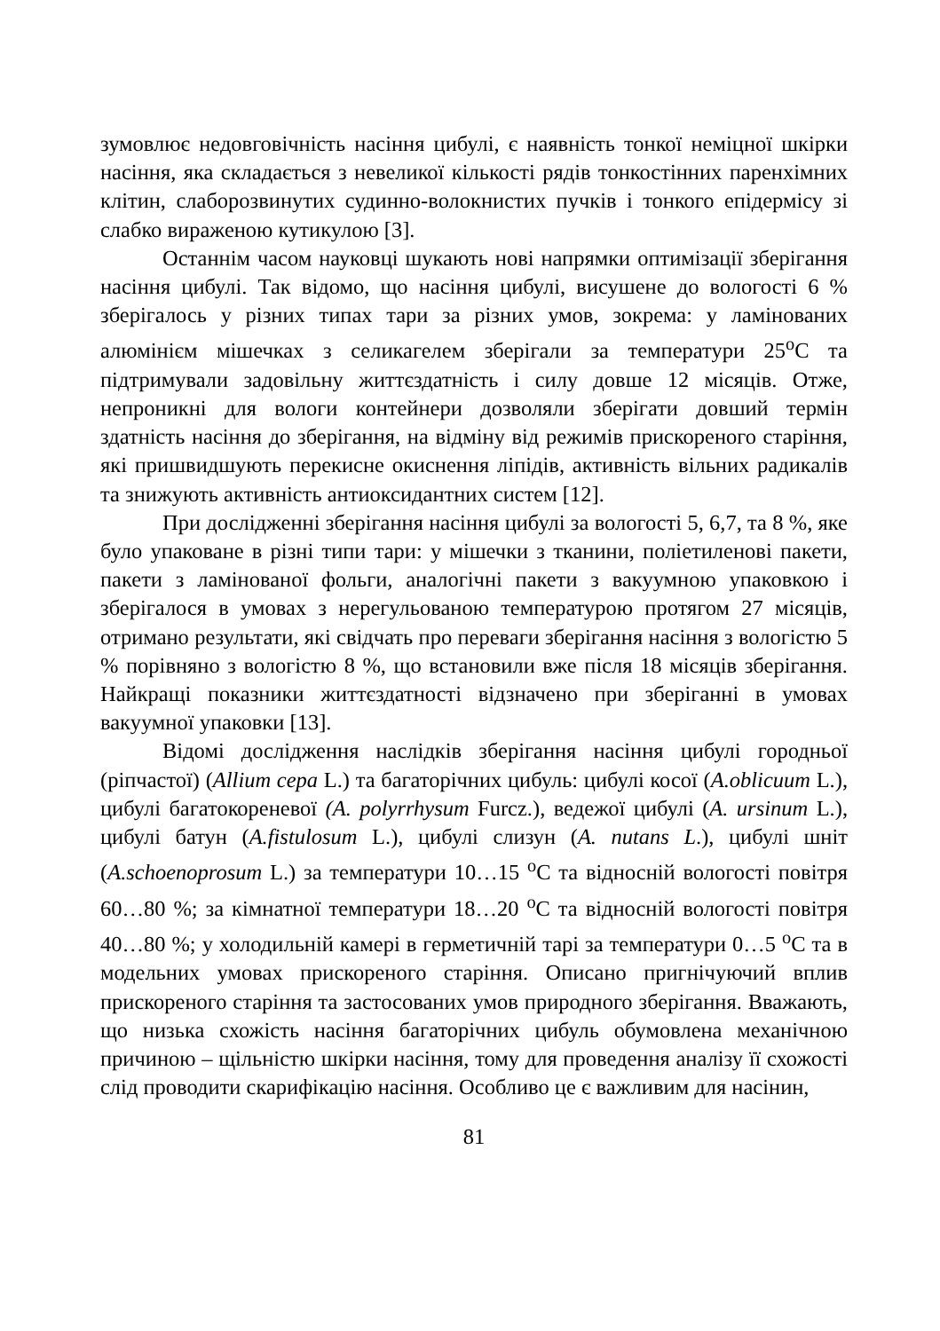зумовлює недовговічність насіння цибулі, є наявність тонкої неміцної шкірки насіння, яка складається з невеликої кількості рядів тонкостінних паренхімних клітин, слаборозвинутих судинно-волокнистих пучків і тонкого епідермісу зі слабко вираженою кутикулою [3].
Останнім часом науковці шукають нові напрямки оптимізації зберігання насіння цибулі. Так відомо, що насіння цибулі, висушене до вологості 6 % зберігалось у різних типах тари за різних умов, зокрема: у ламінованих алюмінієм мішечках з селикагелем зберігали за температури 25<sup>о</sup>С та підтримували задовільну життєздатність і силу довше 12 місяців. Отже, непроникні для вологи контейнери дозволяли зберігати довший термін здатність насіння до зберігання, на відміну від режимів прискореного старіння, які пришвидшують перекисне окиснення ліпідів, активність вільних радикалів та знижують активність антиоксидантних систем [12].
При дослідженні зберігання насіння цибулі за вологості 5, 6,7, та 8 %, яке було упаковане в різні типи тари: у мішечки з тканини, поліетиленові пакети, пакети з ламінованої фольги, аналогічні пакети з вакуумною упаковкою і зберігалося в умовах з нерегульованою температурою протягом 27 місяців, отримано результати, які свідчать про переваги зберігання насіння з вологістю 5 % порівняно з вологістю 8 %, що встановили вже після 18 місяців зберігання. Найкращі показники життєздатності відзначено при зберіганні в умовах вакуумної упаковки [13].
Відомі дослідження наслідків зберігання насіння цибулі городньої (ріпчастої) (Allium cepa L.) та багаторічних цибуль: цибулі косої (A.oblicuum L.), цибулі багатокореневої (A. polyrrhysum Furcz.), ведежої цибулі (A. ursinum L.), цибулі батун (A.fistulosum L.), цибулі слизун (A. nutans L.), цибулі шніт (A.schoenoprosum L.) за температури 10…15 <sup>о</sup>С та відносній вологості повітря 60…80 %; за кімнатної температури 18…20 <sup>о</sup>С та відносній вологості повітря 40…80 %; у холодильній камері в герметичній тарі за температури 0…5 <sup>о</sup>С та в модельних умовах прискореного старіння. Описано пригнічуючий вплив прискореного старіння та застосованих умов природного зберігання. Вважають, що низька схожість насіння багаторічних цибуль обумовлена механічною причиною – щільністю шкірки насіння, тому для проведення аналізу її схожості слід проводити скарифікацію насіння. Особливо це є важливим для насінин,
81